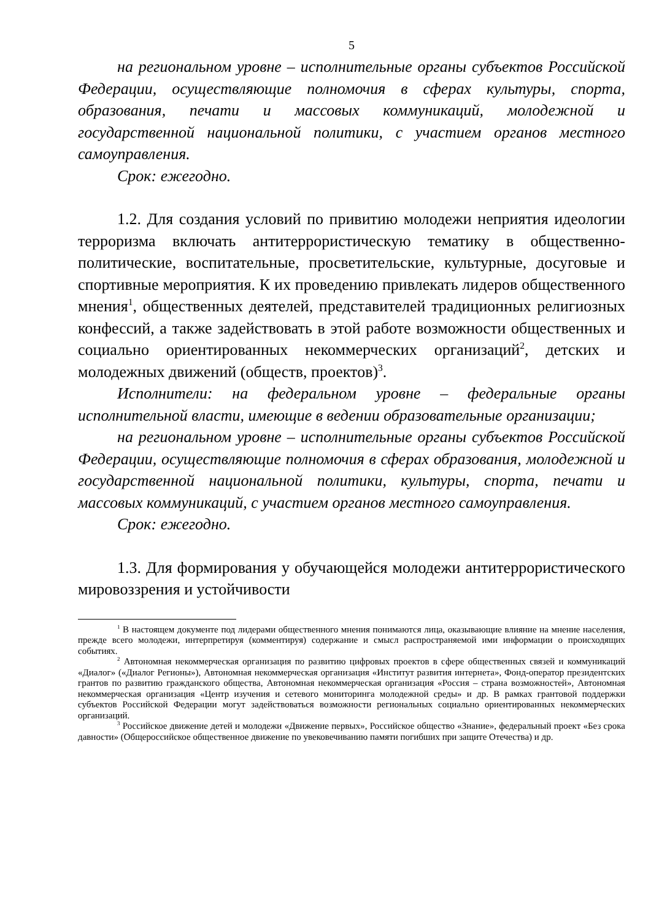5
на региональном уровне – исполнительные органы субъектов Российской Федерации, осуществляющие полномочия в сферах культуры, спорта, образования, печати и массовых коммуникаций, молодежной и государственной национальной политики, с участием органов местного самоуправления.
Срок: ежегодно.
1.2. Для создания условий по привитию молодежи неприятия идеологии терроризма включать антитеррористическую тематику в общественно-политические, воспитательные, просветительские, культурные, досуговые и спортивные мероприятия. К их проведению привлекать лидеров общественного мнения<sup>1</sup>, общественных деятелей, представителей традиционных религиозных конфессий, а также задействовать в этой работе возможности общественных и социально ориентированных некоммерческих организаций<sup>2</sup>, детских и молодежных движений (обществ, проектов)<sup>3</sup>.
Исполнители: на федеральном уровне – федеральные органы исполнительной власти, имеющие в ведении образовательные организации;
на региональном уровне – исполнительные органы субъектов Российской Федерации, осуществляющие полномочия в сферах образования, молодежной и государственной национальной политики, культуры, спорта, печати и массовых коммуникаций, с участием органов местного самоуправления.
Срок: ежегодно.
1.3. Для формирования у обучающейся молодежи антитеррористического мировоззрения и устойчивости
<sup>1</sup> В настоящем документе под лидерами общественного мнения понимаются лица, оказывающие влияние на мнение населения, прежде всего молодежи, интерпретируя (комментируя) содержание и смысл распространяемой ими информации о происходящих событиях.
<sup>2</sup> Автономная некоммерческая организация по развитию цифровых проектов в сфере общественных связей и коммуникаций «Диалог» («Диалог Регионы»), Автономная некоммерческая организация «Институт развития интернета», Фонд-оператор президентских грантов по развитию гражданского общества, Автономная некоммерческая организация «Россия – страна возможностей», Автономная некоммерческая организация «Центр изучения и сетевого мониторинга молодежной среды» и др. В рамках грантовой поддержки субъектов Российской Федерации могут задействоваться возможности региональных социально ориентированных некоммерческих организаций.
<sup>3</sup> Российское движение детей и молодежи «Движение первых», Российское общество «Знание», федеральный проект «Без срока давности» (Общероссийское общественное движение по увековечиванию памяти погибших при защите Отечества) и др.